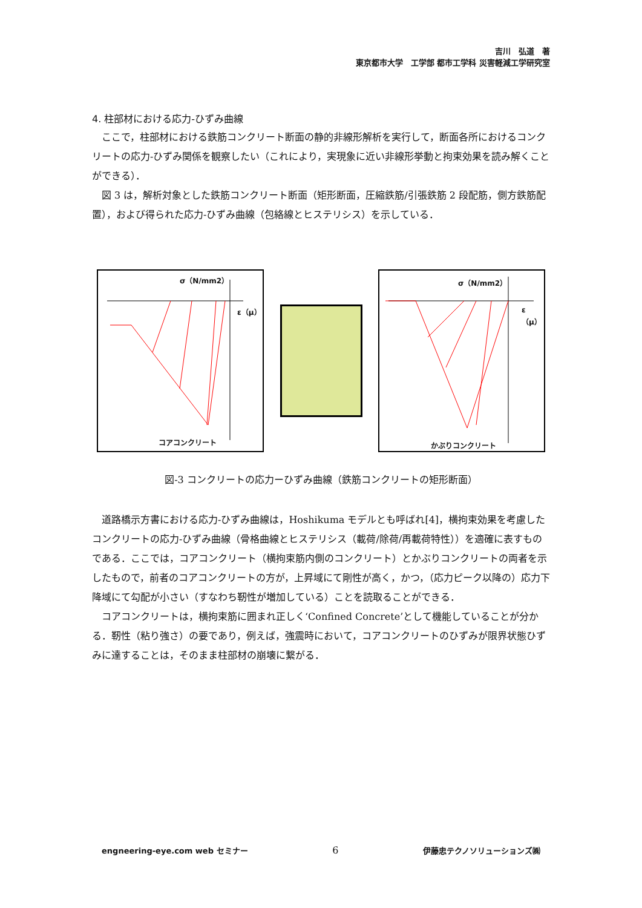吉川　弘道　著
東京都市大学　工学部 都市工学科 災害軽減工学研究室
4. 柱部材における応力-ひずみ曲線
ここで，柱部材における鉄筋コンクリート断面の静的非線形解析を実行して，断面各所におけるコンクリートの応力-ひずみ関係を観察したい（これにより，実現象に近い非線形挙動と拘束効果を読み解くことができる）．
図 3 は，解析対象とした鉄筋コンクリート断面（矩形断面，圧縮鉄筋/引張鉄筋 2 段配筋，側方鉄筋配置），および得られた応力-ひずみ曲線（包絡線とヒステリシス）を示している．
σ（N/mm2）
ε（μ）
コアコンクリート
σ（N/mm2）
ε（μ）
かぶりコンクリート
図-3 コンクリートの応力ーひずみ曲線（鉄筋コンクリートの矩形断面）
道路橋示方書における応力-ひずみ曲線は，Hoshikuma モデルとも呼ばれ[4]，横拘束効果を考慮したコンクリートの応力-ひずみ曲線（骨格曲線とヒステリシス（載荷/除荷/再載荷特性））を適確に表すものである．ここでは，コアコンクリート（横拘束筋内側のコンクリート）とかぶりコンクリートの両者を示したもので，前者のコアコンクリートの方が，上昇域にて剛性が高く，かつ，（応力ピーク以降の）応力下降域にて勾配が小さい（すなわち靭性が増加している）ことを読取ることができる．
コアコンクリートは，横拘束筋に囲まれ正しく‘Confined Concrete’として機能していることが分かる．靭性（粘り強さ）の要であり，例えば，強震時において，コアコンクリートのひずみが限界状態ひずみに達することは，そのまま柱部材の崩壊に繋がる．
engneering-eye.com web セミナー 6 伊藤忠テクノソリューションズ㈱